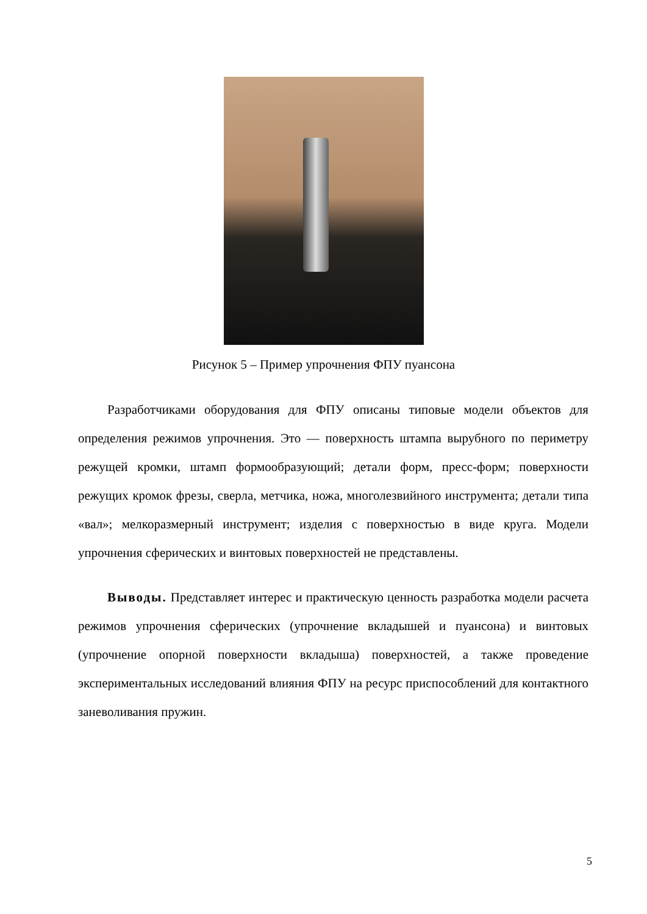Рисунок 5 – Пример упрочнения ФПУ пуансона
Разработчиками оборудования для ФПУ описаны типовые модели объектов для определения режимов упрочнения. Это — поверхность штампа вырубного по периметру режущей кромки, штамп формообразующий; детали форм, пресс-форм; поверхности режущих кромок фрезы, сверла, метчика, ножа, многолезвийного инструмента; детали типа «вал»; мелкоразмерный инструмент; изделия с поверхностью в виде круга. Модели упрочнения сферических и винтовых поверхностей не представлены.
Выводы. Представляет интерес и практическую ценность разработка модели расчета режимов упрочнения сферических (упрочнение вкладышей и пуансона) и винтовых (упрочнение опорной поверхности вкладыша) поверхностей, а также проведение экспериментальных исследований влияния ФПУ на ресурс приспособлений для контактного заневоливания пружин.
5